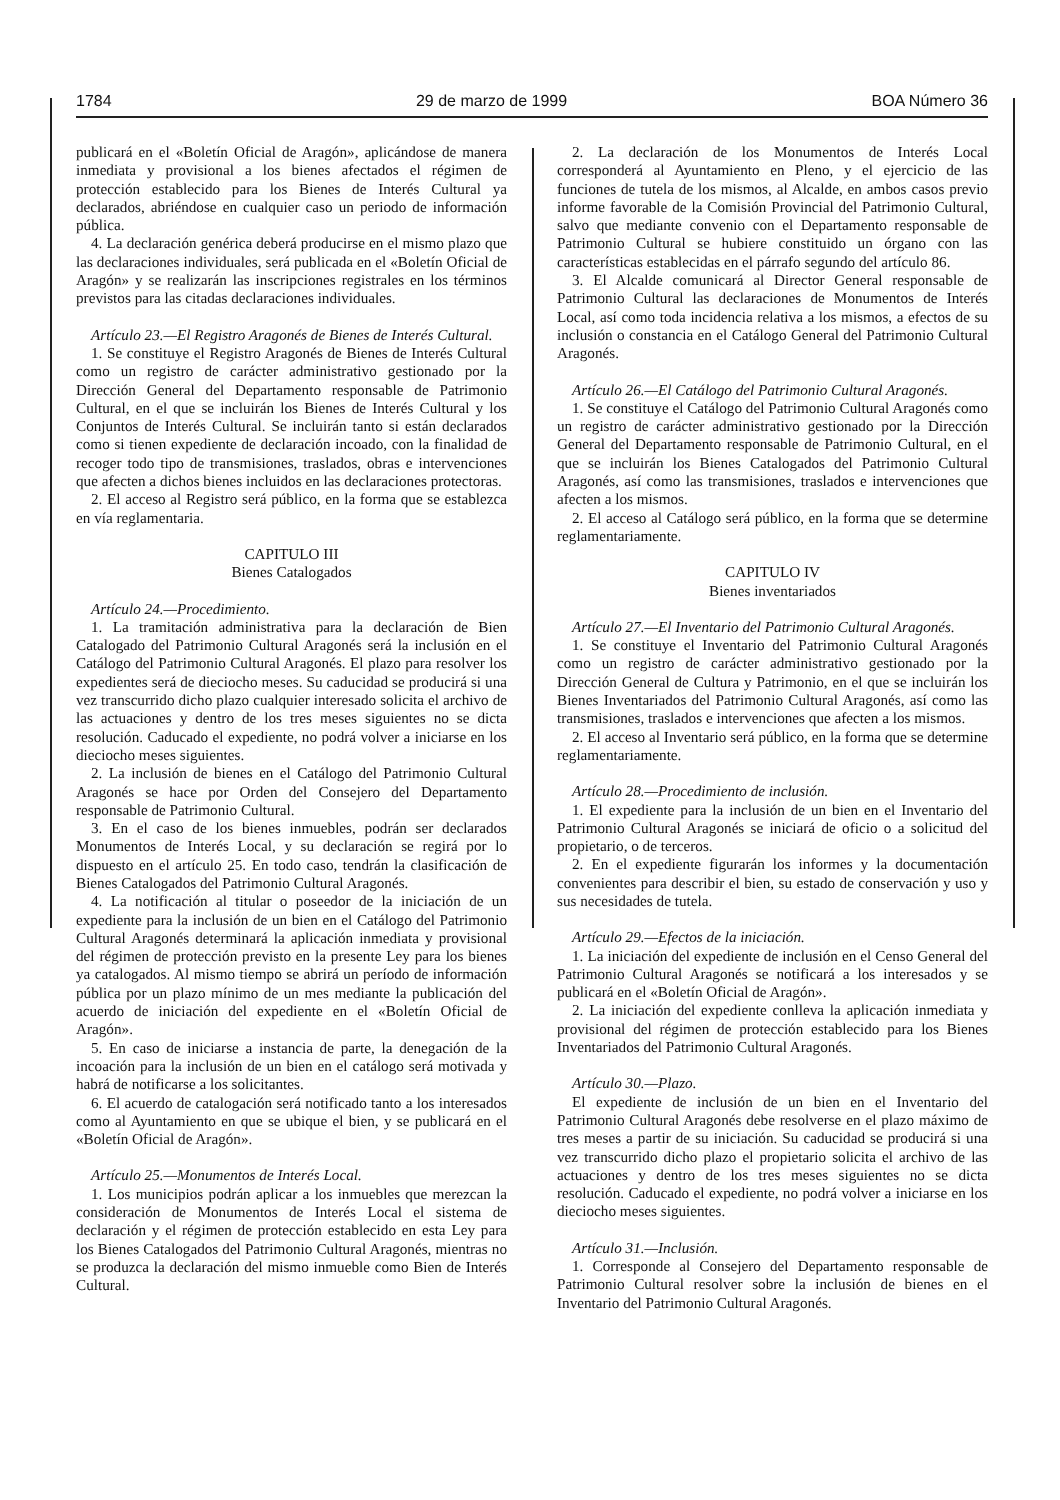1784 29 de marzo de 1999 BOA Número 36
publicará en el «Boletín Oficial de Aragón», aplicándose de manera inmediata y provisional a los bienes afectados el régimen de protección establecido para los Bienes de Interés Cultural ya declarados, abriéndose en cualquier caso un periodo de información pública.
4. La declaración genérica deberá producirse en el mismo plazo que las declaraciones individuales, será publicada en el «Boletín Oficial de Aragón» y se realizarán las inscripciones registrales en los términos previstos para las citadas declaraciones individuales.
Artículo 23.—El Registro Aragonés de Bienes de Interés Cultural.
1. Se constituye el Registro Aragonés de Bienes de Interés Cultural como un registro de carácter administrativo gestionado por la Dirección General del Departamento responsable de Patrimonio Cultural, en el que se incluirán los Bienes de Interés Cultural y los Conjuntos de Interés Cultural. Se incluirán tanto si están declarados como si tienen expediente de declaración incoado, con la finalidad de recoger todo tipo de transmisiones, traslados, obras e intervenciones que afecten a dichos bienes incluidos en las declaraciones protectoras.
2. El acceso al Registro será público, en la forma que se establezca en vía reglamentaria.
CAPITULO III
Bienes Catalogados
Artículo 24.—Procedimiento.
1. La tramitación administrativa para la declaración de Bien Catalogado del Patrimonio Cultural Aragonés será la inclusión en el Catálogo del Patrimonio Cultural Aragonés. El plazo para resolver los expedientes será de dieciocho meses. Su caducidad se producirá si una vez transcurrido dicho plazo cualquier interesado solicita el archivo de las actuaciones y dentro de los tres meses siguientes no se dicta resolución. Caducado el expediente, no podrá volver a iniciarse en los dieciocho meses siguientes.
2. La inclusión de bienes en el Catálogo del Patrimonio Cultural Aragonés se hace por Orden del Consejero del Departamento responsable de Patrimonio Cultural.
3. En el caso de los bienes inmuebles, podrán ser declarados Monumentos de Interés Local, y su declaración se regirá por lo dispuesto en el artículo 25. En todo caso, tendrán la clasificación de Bienes Catalogados del Patrimonio Cultural Aragonés.
4. La notificación al titular o poseedor de la iniciación de un expediente para la inclusión de un bien en el Catálogo del Patrimonio Cultural Aragonés determinará la aplicación inmediata y provisional del régimen de protección previsto en la presente Ley para los bienes ya catalogados. Al mismo tiempo se abrirá un período de información pública por un plazo mínimo de un mes mediante la publicación del acuerdo de iniciación del expediente en el «Boletín Oficial de Aragón».
5. En caso de iniciarse a instancia de parte, la denegación de la incoación para la inclusión de un bien en el catálogo será motivada y habrá de notificarse a los solicitantes.
6. El acuerdo de catalogación será notificado tanto a los interesados como al Ayuntamiento en que se ubique el bien, y se publicará en el «Boletín Oficial de Aragón».
Artículo 25.—Monumentos de Interés Local.
1. Los municipios podrán aplicar a los inmuebles que merezcan la consideración de Monumentos de Interés Local el sistema de declaración y el régimen de protección establecido en esta Ley para los Bienes Catalogados del Patrimonio Cultural Aragonés, mientras no se produzca la declaración del mismo inmueble como Bien de Interés Cultural.
2. La declaración de los Monumentos de Interés Local corresponderá al Ayuntamiento en Pleno, y el ejercicio de las funciones de tutela de los mismos, al Alcalde, en ambos casos previo informe favorable de la Comisión Provincial del Patrimonio Cultural, salvo que mediante convenio con el Departamento responsable de Patrimonio Cultural se hubiere constituido un órgano con las características establecidas en el párrafo segundo del artículo 86.
3. El Alcalde comunicará al Director General responsable de Patrimonio Cultural las declaraciones de Monumentos de Interés Local, así como toda incidencia relativa a los mismos, a efectos de su inclusión o constancia en el Catálogo General del Patrimonio Cultural Aragonés.
Artículo 26.—El Catálogo del Patrimonio Cultural Aragonés.
1. Se constituye el Catálogo del Patrimonio Cultural Aragonés como un registro de carácter administrativo gestionado por la Dirección General del Departamento responsable de Patrimonio Cultural, en el que se incluirán los Bienes Catalogados del Patrimonio Cultural Aragonés, así como las transmisiones, traslados e intervenciones que afecten a los mismos.
2. El acceso al Catálogo será público, en la forma que se determine reglamentariamente.
CAPITULO IV
Bienes inventariados
Artículo 27.—El Inventario del Patrimonio Cultural Aragonés.
1. Se constituye el Inventario del Patrimonio Cultural Aragonés como un registro de carácter administrativo gestionado por la Dirección General de Cultura y Patrimonio, en el que se incluirán los Bienes Inventariados del Patrimonio Cultural Aragonés, así como las transmisiones, traslados e intervenciones que afecten a los mismos.
2. El acceso al Inventario será público, en la forma que se determine reglamentariamente.
Artículo 28.—Procedimiento de inclusión.
1. El expediente para la inclusión de un bien en el Inventario del Patrimonio Cultural Aragonés se iniciará de oficio o a solicitud del propietario, o de terceros.
2. En el expediente figurarán los informes y la documentación convenientes para describir el bien, su estado de conservación y uso y sus necesidades de tutela.
Artículo 29.—Efectos de la iniciación.
1. La iniciación del expediente de inclusión en el Censo General del Patrimonio Cultural Aragonés se notificará a los interesados y se publicará en el «Boletín Oficial de Aragón».
2. La iniciación del expediente conlleva la aplicación inmediata y provisional del régimen de protección establecido para los Bienes Inventariados del Patrimonio Cultural Aragonés.
Artículo 30.—Plazo.
El expediente de inclusión de un bien en el Inventario del Patrimonio Cultural Aragonés debe resolverse en el plazo máximo de tres meses a partir de su iniciación. Su caducidad se producirá si una vez transcurrido dicho plazo el propietario solicita el archivo de las actuaciones y dentro de los tres meses siguientes no se dicta resolución. Caducado el expediente, no podrá volver a iniciarse en los dieciocho meses siguientes.
Artículo 31.—Inclusión.
1. Corresponde al Consejero del Departamento responsable de Patrimonio Cultural resolver sobre la inclusión de bienes en el Inventario del Patrimonio Cultural Aragonés.